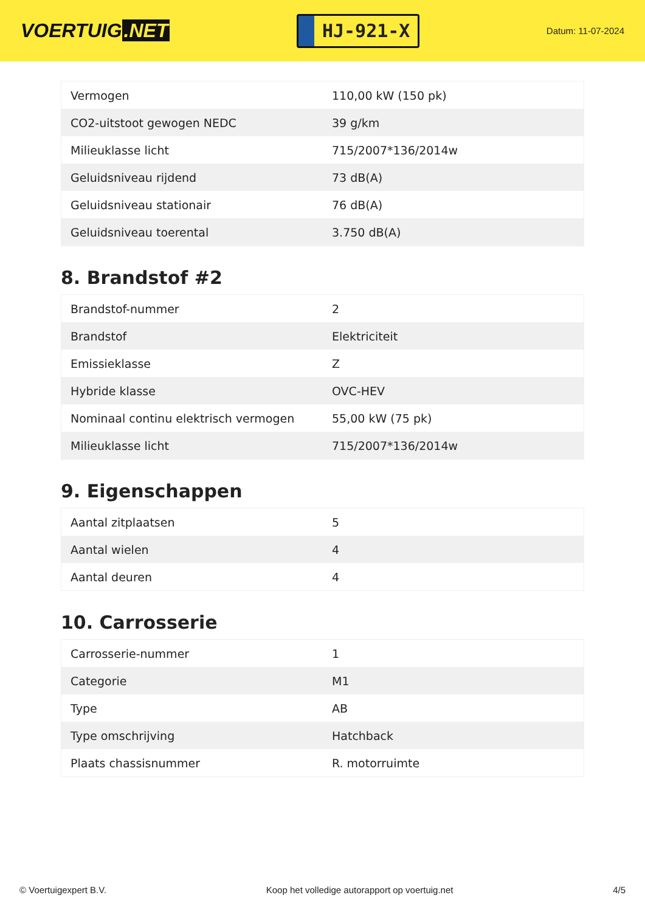VOERTUIG.NET
HJ-921-X
Datum: 11-07-2024
| Vermogen | 110,00 kW (150 pk) |
| CO2-uitstoot gewogen NEDC | 39 g/km |
| Milieuklasse licht | 715/2007*136/2014w |
| Geluidsniveau rijdend | 73 dB(A) |
| Geluidsniveau stationair | 76 dB(A) |
| Geluidsniveau toerental | 3.750 dB(A) |
8. Brandstof #2
| Brandstof-nummer | 2 |
| Brandstof | Elektriciteit |
| Emissieklasse | Z |
| Hybride klasse | OVC-HEV |
| Nominaal continu elektrisch vermogen | 55,00 kW (75 pk) |
| Milieuklasse licht | 715/2007*136/2014w |
9. Eigenschappen
| Aantal zitplaatsen | 5 |
| Aantal wielen | 4 |
| Aantal deuren | 4 |
10. Carrosserie
| Carrosserie-nummer | 1 |
| Categorie | M1 |
| Type | AB |
| Type omschrijving | Hatchback |
| Plaats chassisnummer | R. motorruimte |
© Voertuigexpert B.V. Koop het volledige autorapport op voertuig.net 4/5